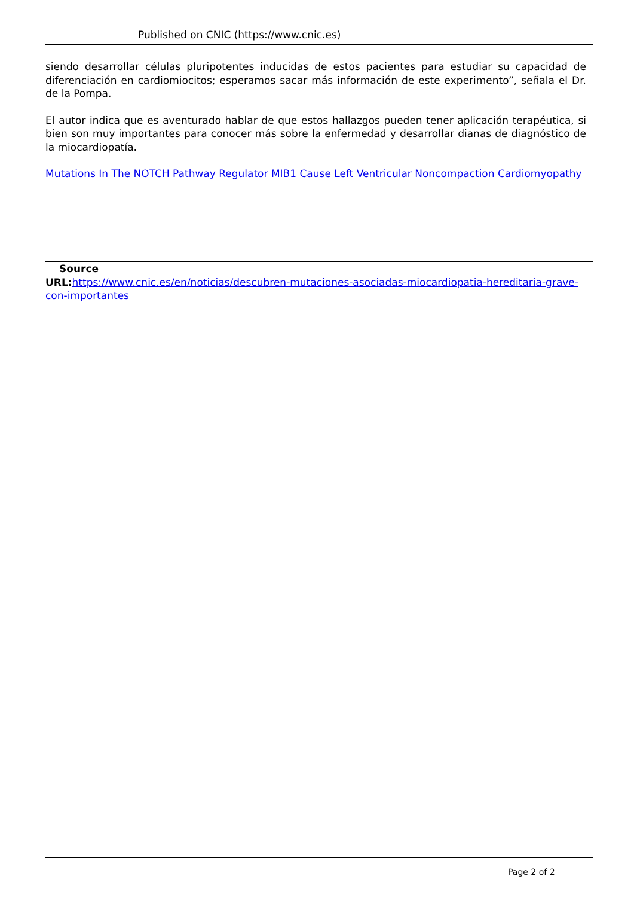Published on CNIC (https://www.cnic.es)
siendo desarrollar células pluripotentes inducidas de estos pacientes para estudiar su capacidad de diferenciación en cardiomiocitos; esperamos sacar más información de este experimento”, señala el Dr. de la Pompa.
El autor indica que es aventurado hablar de que estos hallazgos pueden tener aplicación terapéutica, si bien son muy importantes para conocer más sobre la enfermedad y desarrollar dianas de diagnóstico de la miocardiopatía.
Mutations In The NOTCH Pathway Regulator MIB1 Cause Left Ventricular Noncompaction Cardiomyopathy
Source
URL: https://www.cnic.es/en/noticias/descubren-mutaciones-asociadas-miocardiopatia-hereditaria-grave-con-importantes
Page 2 of 2